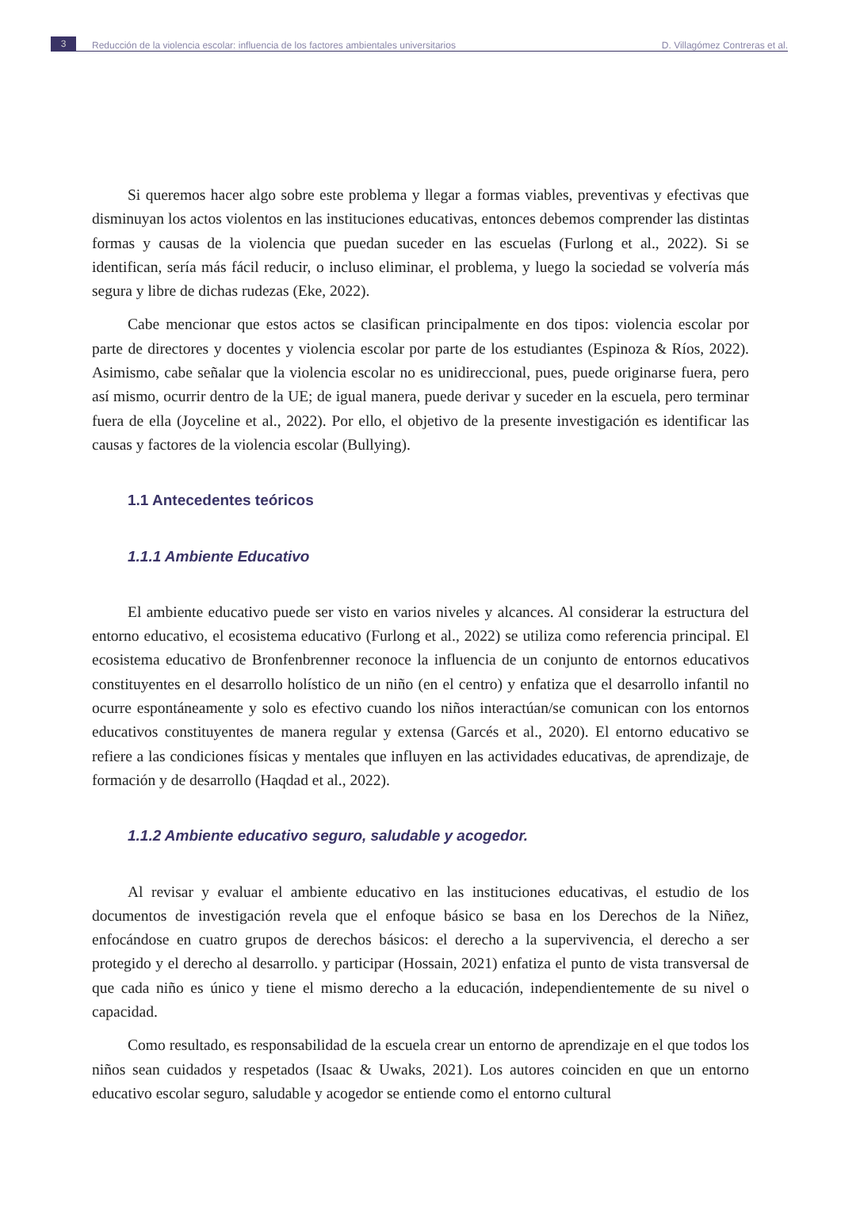3 Reducción de la violencia escolar: influencia de los factores ambientales universitarios D. Villagómez Contreras et al.
Si queremos hacer algo sobre este problema y llegar a formas viables, preventivas y efectivas que disminuyan los actos violentos en las instituciones educativas, entonces debemos comprender las distintas formas y causas de la violencia que puedan suceder en las escuelas (Furlong et al., 2022). Si se identifican, sería más fácil reducir, o incluso eliminar, el problema, y luego la sociedad se volvería más segura y libre de dichas rudezas (Eke, 2022).
Cabe mencionar que estos actos se clasifican principalmente en dos tipos: violencia escolar por parte de directores y docentes y violencia escolar por parte de los estudiantes (Espinoza & Ríos, 2022). Asimismo, cabe señalar que la violencia escolar no es unidireccional, pues, puede originarse fuera, pero así mismo, ocurrir dentro de la UE; de igual manera, puede derivar y suceder en la escuela, pero terminar fuera de ella (Joyceline et al., 2022). Por ello, el objetivo de la presente investigación es identificar las causas y factores de la violencia escolar (Bullying).
1.1 Antecedentes teóricos
1.1.1 Ambiente Educativo
El ambiente educativo puede ser visto en varios niveles y alcances. Al considerar la estructura del entorno educativo, el ecosistema educativo (Furlong et al., 2022) se utiliza como referencia principal. El ecosistema educativo de Bronfenbrenner reconoce la influencia de un conjunto de entornos educativos constituyentes en el desarrollo holístico de un niño (en el centro) y enfatiza que el desarrollo infantil no ocurre espontáneamente y solo es efectivo cuando los niños interactúan/se comunican con los entornos educativos constituyentes de manera regular y extensa (Garcés et al., 2020). El entorno educativo se refiere a las condiciones físicas y mentales que influyen en las actividades educativas, de aprendizaje, de formación y de desarrollo (Haqdad et al., 2022).
1.1.2 Ambiente educativo seguro, saludable y acogedor.
Al revisar y evaluar el ambiente educativo en las instituciones educativas, el estudio de los documentos de investigación revela que el enfoque básico se basa en los Derechos de la Niñez, enfocándose en cuatro grupos de derechos básicos: el derecho a la supervivencia, el derecho a ser protegido y el derecho al desarrollo. y participar (Hossain, 2021) enfatiza el punto de vista transversal de que cada niño es único y tiene el mismo derecho a la educación, independientemente de su nivel o capacidad.
Como resultado, es responsabilidad de la escuela crear un entorno de aprendizaje en el que todos los niños sean cuidados y respetados (Isaac & Uwaks, 2021). Los autores coinciden en que un entorno educativo escolar seguro, saludable y acogedor se entiende como el entorno cultural